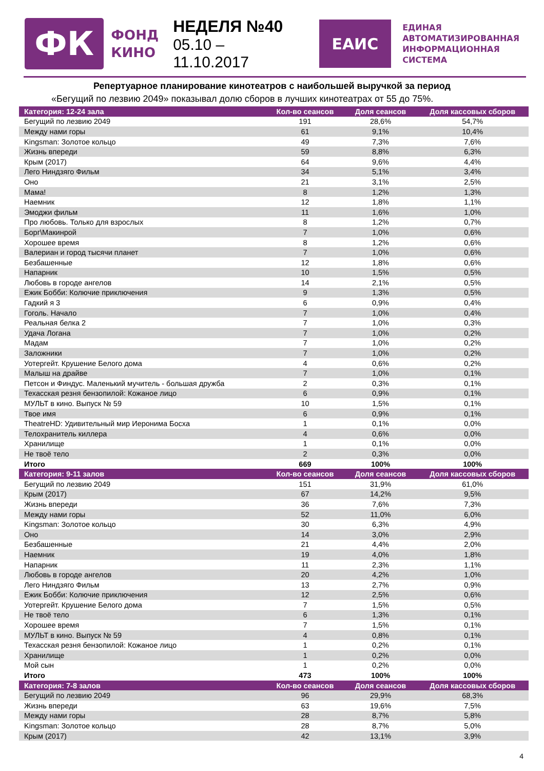ФК
ФОНД
КИНО
НЕДЕЛЯ №40
05.10 – 11.10.2017
ЕАИС
ЕДИНАЯ
АВТОМАТИЗИРОВАННАЯ
ИНФОРМАЦИОННАЯ
СИСТЕМА
Репертуарное планирование кинотеатров с наибольшей выручкой за период
«Бегущий по лезвию 2049» показывал долю сборов в лучших кинотеатрах от 55 до 75%.
| Категория: 12-24 зала | Кол-во сеансов | Доля сеансов | Доля кассовых сборов |
| --- | --- | --- | --- |
| Бегущий по лезвию 2049 | 191 | 28,6% | 54,7% |
| Между нами горы | 61 | 9,1% | 10,4% |
| Kingsman: Золотое кольцо | 49 | 7,3% | 7,6% |
| Жизнь впереди | 59 | 8,8% | 6,3% |
| Крым (2017) | 64 | 9,6% | 4,4% |
| Лего Ниндзяго Фильм | 34 | 5,1% | 3,4% |
| Оно | 21 | 3,1% | 2,5% |
| Мама! | 8 | 1,2% | 1,3% |
| Наемник | 12 | 1,8% | 1,1% |
| Эмоджи фильм | 11 | 1,6% | 1,0% |
| Про любовь. Только для взрослых | 8 | 1,2% | 0,7% |
| Борг\Макинрой | 7 | 1,0% | 0,6% |
| Хорошее время | 8 | 1,2% | 0,6% |
| Валериан и город тысячи планет | 7 | 1,0% | 0,6% |
| Безбашенные | 12 | 1,8% | 0,6% |
| Напарник | 10 | 1,5% | 0,5% |
| Любовь в городе ангелов | 14 | 2,1% | 0,5% |
| Ежик Бобби: Колючие приключения | 9 | 1,3% | 0,5% |
| Гадкий я 3 | 6 | 0,9% | 0,4% |
| Гоголь. Начало | 7 | 1,0% | 0,4% |
| Реальная белка 2 | 7 | 1,0% | 0,3% |
| Удача Логана | 7 | 1,0% | 0,2% |
| Мадам | 7 | 1,0% | 0,2% |
| Заложники | 7 | 1,0% | 0,2% |
| Уотергейт. Крушение Белого дома | 4 | 0,6% | 0,2% |
| Малыш на драйве | 7 | 1,0% | 0,1% |
| Петсон и Финдус. Маленький мучитель - большая дружба | 2 | 0,3% | 0,1% |
| Техасская резня бензопилой: Кожаное лицо | 6 | 0,9% | 0,1% |
| МУЛЬТ в кино. Выпуск № 59 | 10 | 1,5% | 0,1% |
| Твое имя | 6 | 0,9% | 0,1% |
| TheatreHD: Удивительный мир Иеронима Босха | 1 | 0,1% | 0,0% |
| Телохранитель киллера | 4 | 0,6% | 0,0% |
| Хранилище | 1 | 0,1% | 0,0% |
| Не твоё тело | 2 | 0,3% | 0,0% |
| Итого | 669 | 100% | 100% |
| Категория: 9-11 залов | Кол-во сеансов | Доля сеансов | Доля кассовых сборов |
| Бегущий по лезвию 2049 | 151 | 31,9% | 61,0% |
| Крым (2017) | 67 | 14,2% | 9,5% |
| Жизнь впереди | 36 | 7,6% | 7,3% |
| Между нами горы | 52 | 11,0% | 6,0% |
| Kingsman: Золотое кольцо | 30 | 6,3% | 4,9% |
| Оно | 14 | 3,0% | 2,9% |
| Безбашенные | 21 | 4,4% | 2,0% |
| Наемник | 19 | 4,0% | 1,8% |
| Напарник | 11 | 2,3% | 1,1% |
| Любовь в городе ангелов | 20 | 4,2% | 1,0% |
| Лего Ниндзяго Фильм | 13 | 2,7% | 0,9% |
| Ежик Бобби: Колючие приключения | 12 | 2,5% | 0,6% |
| Уотергейт. Крушение Белого дома | 7 | 1,5% | 0,5% |
| Не твоё тело | 6 | 1,3% | 0,1% |
| Хорошее время | 7 | 1,5% | 0,1% |
| МУЛЬТ в кино. Выпуск № 59 | 4 | 0,8% | 0,1% |
| Техасская резня бензопилой: Кожаное лицо | 1 | 0,2% | 0,1% |
| Хранилище | 1 | 0,2% | 0,0% |
| Мой сын | 1 | 0,2% | 0,0% |
| Итого | 473 | 100% | 100% |
| Категория: 7-8 залов | Кол-во сеансов | Доля сеансов | Доля кассовых сборов |
| Бегущий по лезвию 2049 | 96 | 29,9% | 68,3% |
| Жизнь впереди | 63 | 19,6% | 7,5% |
| Между нами горы | 28 | 8,7% | 5,8% |
| Kingsman: Золотое кольцо | 28 | 8,7% | 5,0% |
| Крым (2017) | 42 | 13,1% | 3,9% |
4